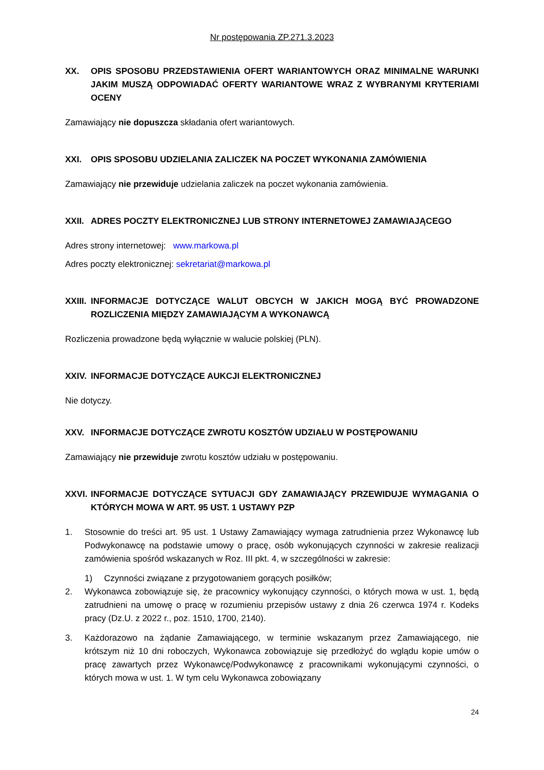Nr postępowania ZP.271.3.2023
XX. OPIS SPOSOBU PRZEDSTAWIENIA OFERT WARIANTOWYCH ORAZ MINIMALNE WARUNKI JAKIM MUSZĄ ODPOWIADAĆ OFERTY WARIANTOWE WRAZ Z WYBRANYMI KRYTERIAMI OCENY
Zamawiający nie dopuszcza składania ofert wariantowych.
XXI. OPIS SPOSOBU UDZIELANIA ZALICZEK NA POCZET WYKONANIA ZAMÓWIENIA
Zamawiający nie przewiduje udzielania zaliczek na poczet wykonania zamówienia.
XXII. ADRES POCZTY ELEKTRONICZNEJ LUB STRONY INTERNETOWEJ ZAMAWIAJĄCEGO
Adres strony internetowej: www.markowa.pl
Adres poczty elektronicznej: sekretariat@markowa.pl
XXIII. INFORMACJE DOTYCZĄCE WALUT OBCYCH W JAKICH MOGĄ BYĆ PROWADZONE ROZLICZENIA MIĘDZY ZAMAWIAJĄCYM A WYKONAWCĄ
Rozliczenia prowadzone będą wyłącznie w walucie polskiej (PLN).
XXIV. INFORMACJE DOTYCZĄCE AUKCJI ELEKTRONICZNEJ
Nie dotyczy.
XXV. INFORMACJE DOTYCZĄCE ZWROTU KOSZTÓW UDZIAŁU W POSTĘPOWANIU
Zamawiający nie przewiduje zwrotu kosztów udziału w postępowaniu.
XXVI. INFORMACJE DOTYCZĄCE SYTUACJI GDY ZAMAWIAJĄCY PRZEWIDUJE WYMAGANIA O KTÓRYCH MOWA W ART. 95 UST. 1 USTAWY PZP
1. Stosownie do treści art. 95 ust. 1 Ustawy Zamawiający wymaga zatrudnienia przez Wykonawcę lub Podwykonawcę na podstawie umowy o pracę, osób wykonujących czynności w zakresie realizacji zamówienia spośród wskazanych w Roz. III pkt. 4, w szczególności w zakresie:
1) Czynności związane z przygotowaniem gorących posiłków;
2. Wykonawca zobowiązuje się, że pracownicy wykonujący czynności, o których mowa w ust. 1, będą zatrudnieni na umowę o pracę w rozumieniu przepisów ustawy z dnia 26 czerwca 1974 r. Kodeks pracy (Dz.U. z 2022 r., poz. 1510, 1700, 2140).
3. Każdorazowo na żądanie Zamawiającego, w terminie wskazanym przez Zamawiającego, nie krótszym niż 10 dni roboczych, Wykonawca zobowiązuje się przedłożyć do wglądu kopie umów o pracę zawartych przez Wykonawcę/Podwykonawcę z pracownikami wykonującymi czynności, o których mowa w ust. 1. W tym celu Wykonawca zobowiązany
24